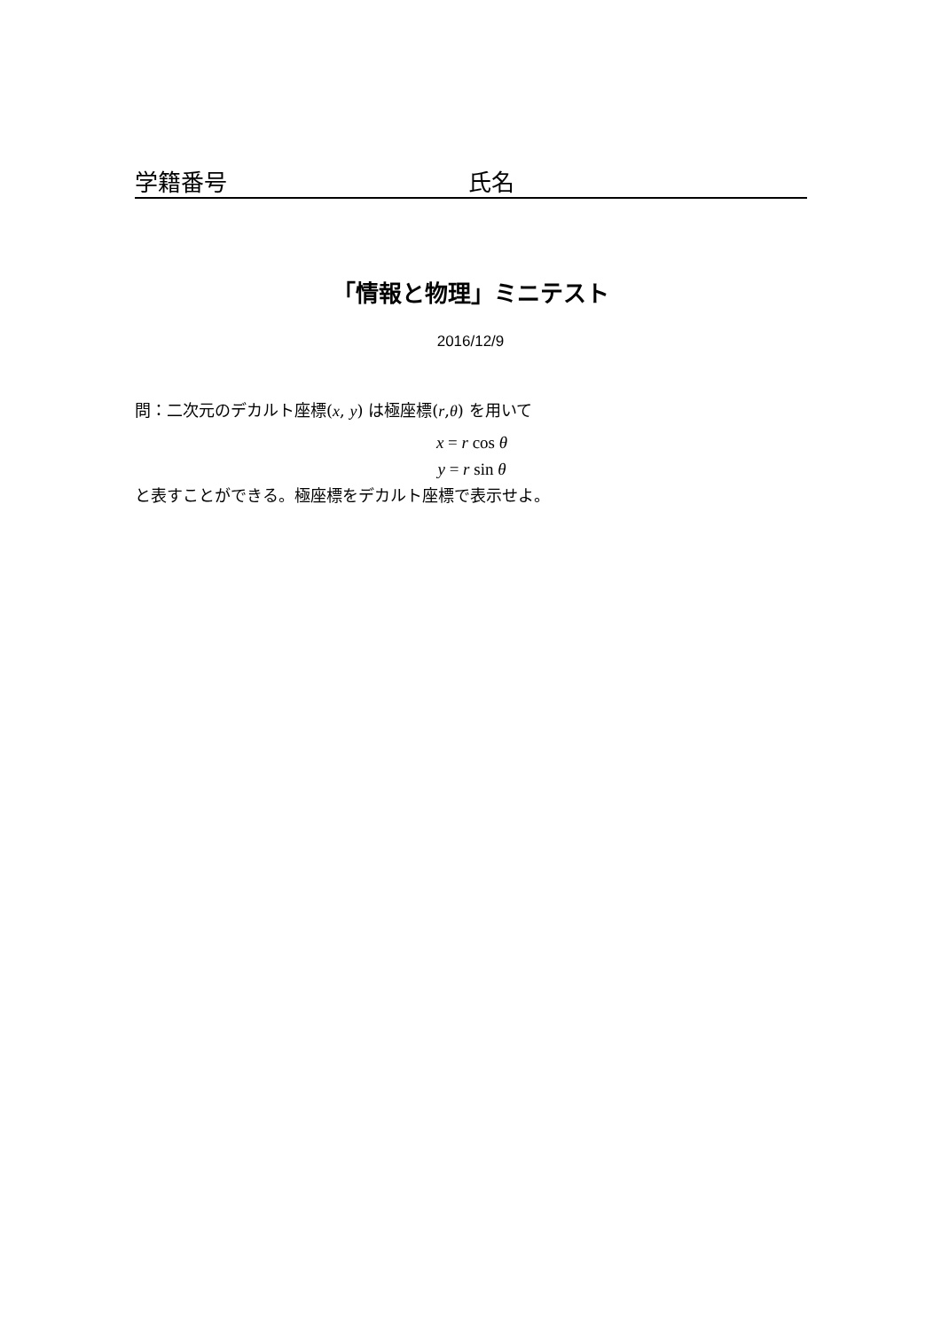学籍番号 氏名
「情報と物理」ミニテスト
2016/12/9
問：二次元のデカルト座標(x, y) は極座標(r,θ) を用いて
x = r cos θ
y = r sin θ
と表すことができる。極座標をデカルト座標で表示せよ。